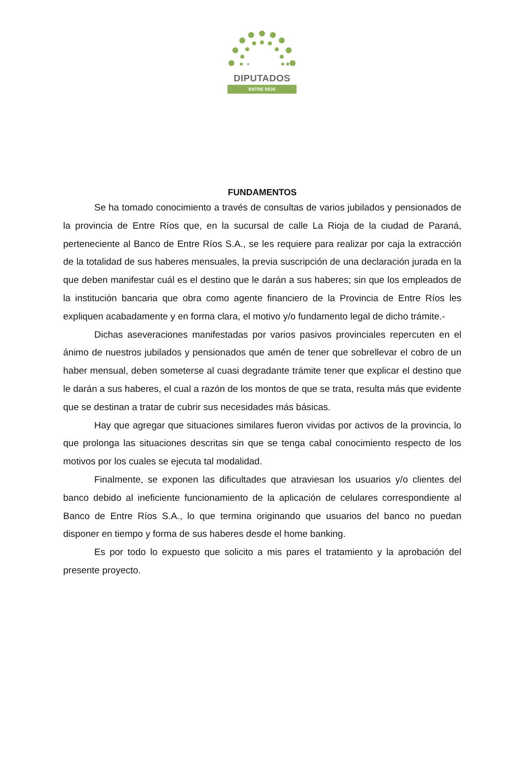DIPUTADOS
ENTRE RÍOS
FUNDAMENTOS
Se ha tomado conocimiento a través de consultas de varios jubilados y pensionados de la provincia de Entre Ríos que, en la sucursal de calle La Rioja de la ciudad de Paraná, perteneciente al Banco de Entre Ríos S.A., se les requiere para realizar por caja la extracción de la totalidad de sus haberes mensuales, la previa suscripción de una declaración jurada en la que deben manifestar cuál es el destino que le darán a sus haberes; sin que los empleados de la institución bancaria que obra como agente financiero de la Provincia de Entre Ríos les expliquen acabadamente y en forma clara, el motivo y/o fundamento legal de dicho trámite.-
Dichas aseveraciones manifestadas por varios pasivos provinciales repercuten en el ánimo de nuestros jubilados y pensionados que amén de tener que sobrellevar el cobro de un haber mensual, deben someterse al cuasi degradante trámite tener que explicar el destino que le darán a sus haberes, el cual a razón de los montos de que se trata, resulta más que evidente que se destinan a tratar de cubrir sus necesidades más básicas.
Hay que agregar que situaciones similares fueron vividas por activos de la provincia, lo que prolonga las situaciones descritas sin que se tenga cabal conocimiento respecto de los motivos por los cuales se ejecuta tal modalidad.
Finalmente, se exponen las dificultades que atraviesan los usuarios y/o clientes del banco debido al ineficiente funcionamiento de la aplicación de celulares correspondiente al Banco de Entre Ríos S.A., lo que termina originando que usuarios del banco no puedan disponer en tiempo y forma de sus haberes desde el home banking.
Es por todo lo expuesto que solicito a mis pares el tratamiento y la aprobación del presente proyecto.